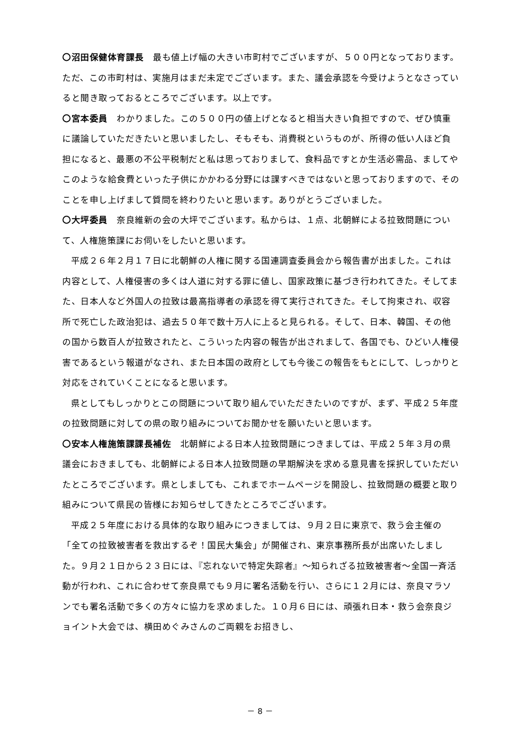〇沼田保健体育課長　最も値上げ幅の大きい市町村でございますが、５００円となっております。ただ、この市町村は、実施月はまだ未定でございます。また、議会承認を今受けようとなさっていると聞き取っておるところでございます。以上です。
〇宮本委員　わかりました。この５００円の値上げとなると相当大きい負担ですので、ぜひ慎重に議論していただきたいと思いましたし、そもそも、消費税というものが、所得の低い人ほど負担になると、最悪の不公平税制だと私は思っておりまして、食料品ですとか生活必需品、ましてやこのような給食費といった子供にかかわる分野には課すべきではないと思っておりますので、そのことを申し上げまして質問を終わりたいと思います。ありがとうございました。
〇大坪委員　奈良維新の会の大坪でございます。私からは、１点、北朝鮮による拉致問題について、人権施策課にお伺いをしたいと思います。
平成２６年２月１７日に北朝鮮の人権に関する国連調査委員会から報告書が出ました。これは内容として、人権侵害の多くは人道に対する罪に値し、国家政策に基づき行われてきた。そしてまた、日本人など外国人の拉致は最高指導者の承認を得て実行されてきた。そして拘束され、収容所で死亡した政治犯は、過去５０年で数十万人に上ると見られる。そして、日本、韓国、その他の国から数百人が拉致されたと、こういった内容の報告が出されまして、各国でも、ひどい人権侵害であるという報道がなされ、また日本国の政府としても今後この報告をもとにして、しっかりと対応をされていくことになると思います。
県としてもしっかりとこの問題について取り組んでいただきたいのですが、まず、平成２５年度の拉致問題に対しての県の取り組みについてお聞かせを願いたいと思います。
〇安本人権施策課課長補佐　北朝鮮による日本人拉致問題につきましては、平成２５年３月の県議会におきましても、北朝鮮による日本人拉致問題の早期解決を求める意見書を採択していただいたところでございます。県としましても、これまでホームページを開設し、拉致問題の概要と取り組みについて県民の皆様にお知らせしてきたところでございます。
平成２５年度における具体的な取り組みにつきましては、９月２日に東京で、救う会主催の「全ての拉致被害者を救出するぞ！国民大集会」が開催され、東京事務所長が出席いたしました。９月２１日から２３日には、『忘れないで特定失踪者』～知られざる拉致被害者～全国一斉活動が行われ、これに合わせて奈良県でも９月に署名活動を行い、さらに１２月には、奈良マラソンでも署名活動で多くの方々に協力を求めました。１０月６日には、頑張れ日本・救う会奈良ジョイント大会では、横田めぐみさんのご両親をお招きし、
－ 8 －